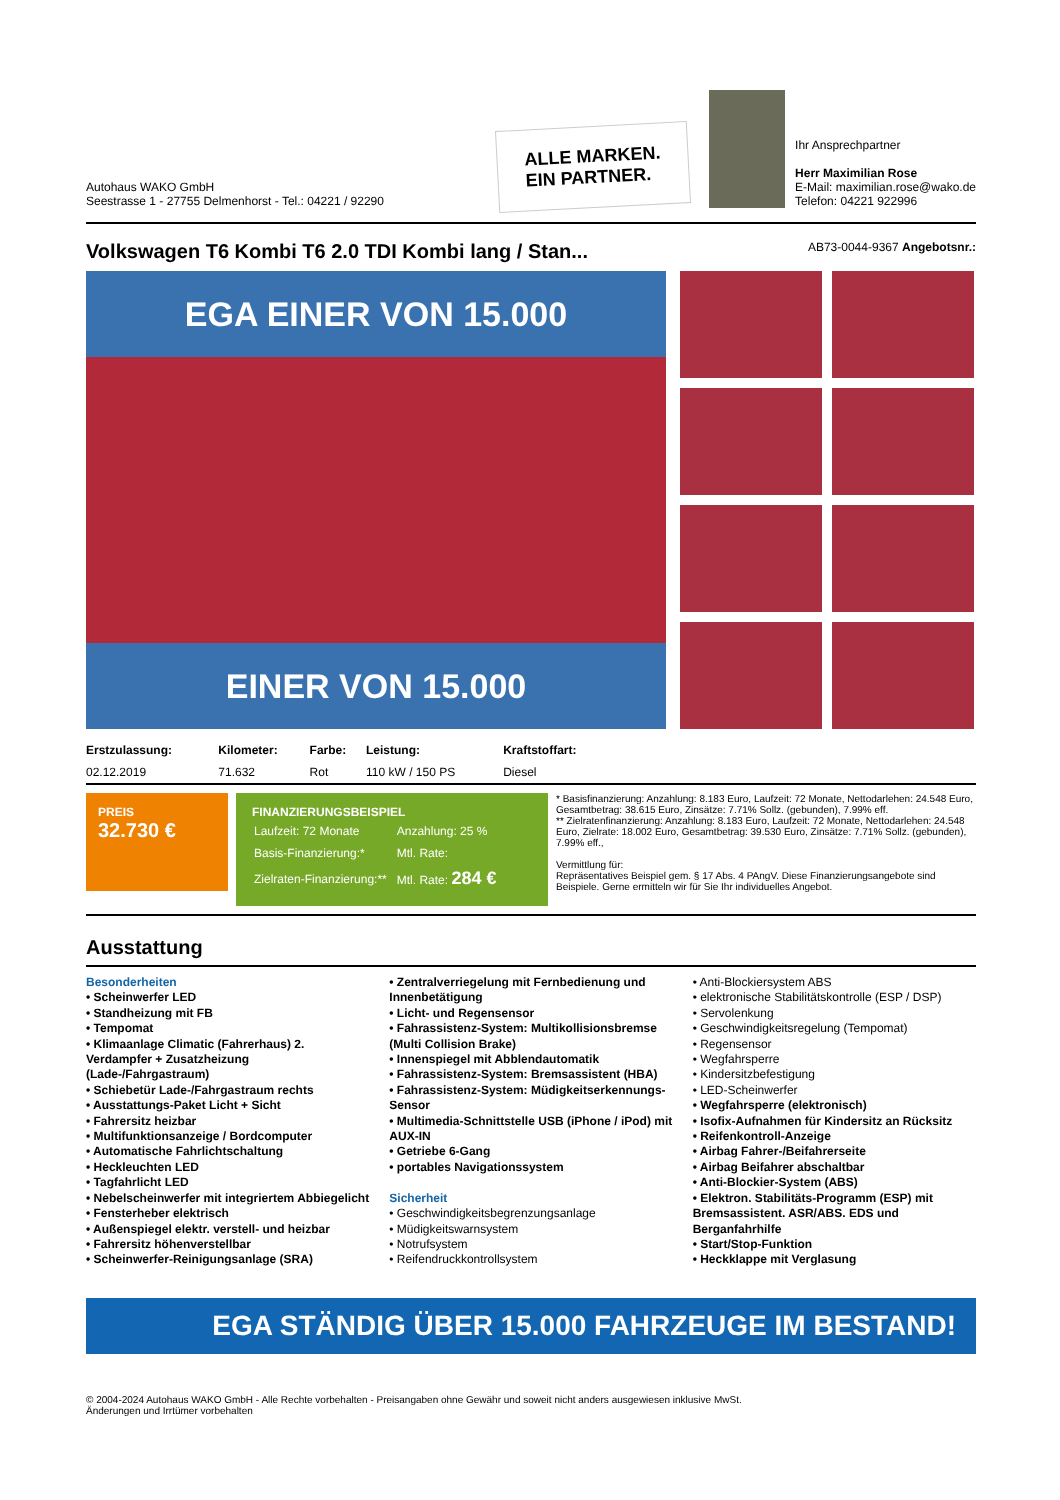Autohaus WAKO GmbH
Seestrasse 1 - 27755 Delmenhorst - Tel.: 04221 / 92290
ALLE MARKEN.
EIN PARTNER.
Ihr Ansprechpartner
Herr Maximilian Rose
E-Mail: maximilian.rose@wako.de
Telefon: 04221 922996
Volkswagen T6 Kombi T6 2.0 TDI Kombi lang / Stan... AB73-0044-9367 Angebotsnr.:
EGA EINER VON 15.000
EINER VON 15.000
| Erstzulassung: | Kilometer: | Farbe: | Leistung: | Kraftstoffart: |
| --- | --- | --- | --- | --- |
| 02.12.2019 | 71.632 | Rot | 110 kW / 150 PS | Diesel |
PREIS
32.730 €
FINANZIERUNGSBEISPIEL
| Laufzeit: 72 Monate | Anzahlung: 25 % |
| Basis-Finanzierung:* | Mtl. Rate: |
| Zielraten-Finanzierung:** | Mtl. Rate: 284 € |
* Basisfinanzierung: Anzahlung: 8.183 Euro, Laufzeit: 72 Monate, Nettodarlehen: 24.548 Euro, Gesamtbetrag: 38.615 Euro, Zinsätze: 7.71% Sollz. (gebunden), 7.99% eff.
** Zielratenfinanzierung: Anzahlung: 8.183 Euro, Laufzeit: 72 Monate, Nettodarlehen: 24.548 Euro, Zielrate: 18.002 Euro, Gesamtbetrag: 39.530 Euro, Zinsätze: 7.71% Sollz. (gebunden), 7.99% eff.,
Vermittlung für:
Repräsentatives Beispiel gem. § 17 Abs. 4 PAngV. Diese Finanzierungsangebote sind Beispiele. Gerne ermitteln wir für Sie Ihr individuelles Angebot.
Ausstattung
Besonderheiten
• Scheinwerfer LED
• Standheizung mit FB
• Tempomat
• Klimaanlage Climatic (Fahrerhaus) 2. Verdampfer + Zusatzheizung (Lade-/Fahrgastraum)
• Schiebetür Lade-/Fahrgastraum rechts
• Ausstattungs-Paket Licht + Sicht
• Fahrersitz heizbar
• Multifunktionsanzeige / Bordcomputer
• Automatische Fahrlichtschaltung
• Heckleuchten LED
• Tagfahrlicht LED
• Nebelscheinwerfer mit integriertem Abbiegelicht
• Fensterheber elektrisch
• Außenspiegel elektr. verstell- und heizbar
• Fahrersitz höhenverstellbar
• Scheinwerfer-Reinigungsanlage (SRA)
• Zentralverriegelung mit Fernbedienung und Innenbetätigung
• Licht- und Regensensor
• Fahrassistenz-System: Multikollisionsbremse (Multi Collision Brake)
• Innenspiegel mit Abblendautomatik
• Fahrassistenz-System: Bremsassistent (HBA)
• Fahrassistenz-System: Müdigkeitserkennungs-Sensor
• Multimedia-Schnittstelle USB (iPhone / iPod) mit AUX-IN
• Getriebe 6-Gang
• portables Navigationssystem
Sicherheit
• Geschwindigkeitsbegrenzungsanlage
• Müdigkeitswarnsystem
• Notrufsystem
• Reifendruckkontrollsystem
• Anti-Blockiersystem ABS
• elektronische Stabilitätskontrolle (ESP / DSP)
• Servolenkung
• Geschwindigkeitsregelung (Tempomat)
• Regensensor
• Wegfahrsperre
• Kindersitzbefestigung
• LED-Scheinwerfer
• Wegfahrsperre (elektronisch)
• Isofix-Aufnahmen für Kindersitz an Rücksitz
• Reifenkontroll-Anzeige
• Airbag Fahrer-/Beifahrerseite
• Airbag Beifahrer abschaltbar
• Anti-Blockier-System (ABS)
• Elektron. Stabilitäts-Programm (ESP) mit Bremsassistent. ASR/ABS. EDS und Berganfahrhilfe
• Start/Stop-Funktion
• Heckklappe mit Verglasung
EGA STÄNDIG ÜBER 15.000 FAHRZEUGE IM BESTAND!
© 2004-2024 Autohaus WAKO GmbH - Alle Rechte vorbehalten - Preisangaben ohne Gewähr und soweit nicht anders ausgewiesen inklusive MwSt.
Änderungen und Irrtümer vorbehalten